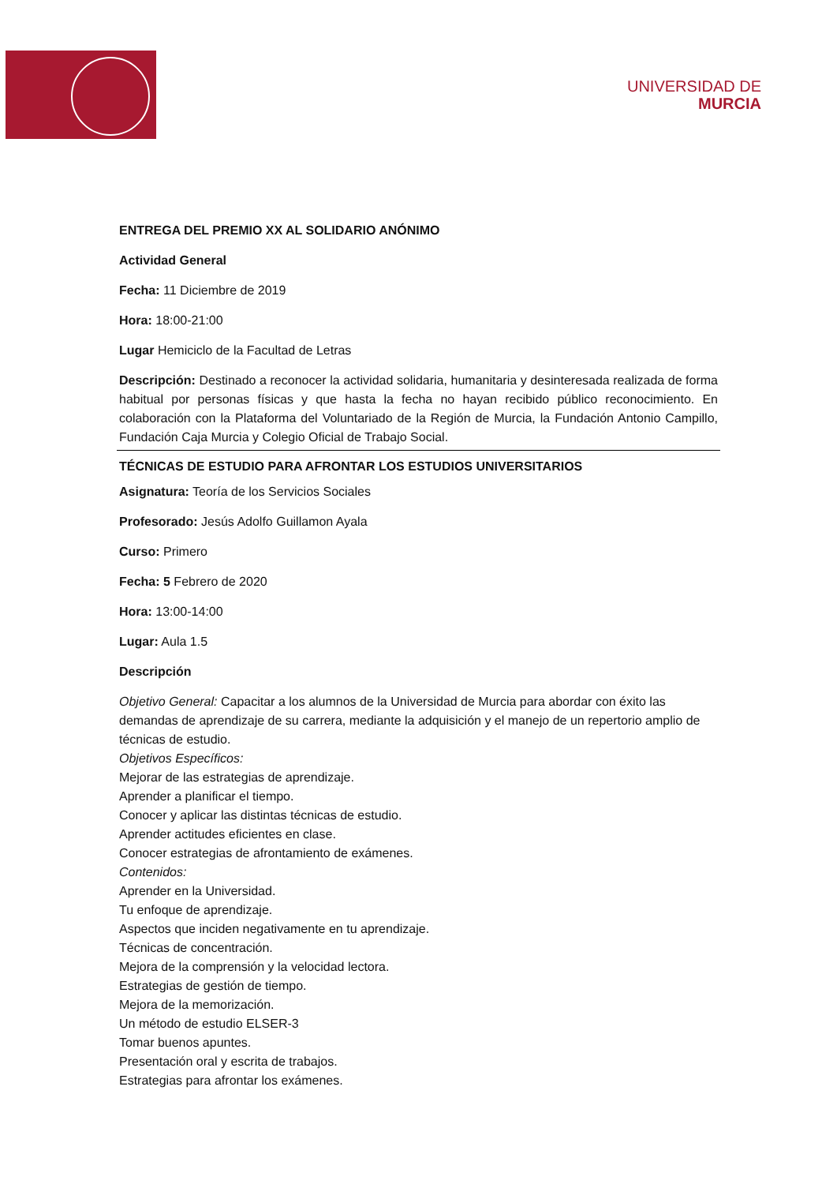UNIVERSIDAD DE
MURCIA
ENTREGA DEL PREMIO XX AL SOLIDARIO ANÓNIMO
Actividad General
Fecha: 11 Diciembre de 2019
Hora: 18:00-21:00
Lugar Hemiciclo de la Facultad de Letras
Descripción: Destinado a reconocer la actividad solidaria, humanitaria y desinteresada realizada de forma habitual por personas físicas y que hasta la fecha no hayan recibido público reconocimiento. En colaboración con la Plataforma del Voluntariado de la Región de Murcia, la Fundación Antonio Campillo, Fundación Caja Murcia y Colegio Oficial de Trabajo Social.
TÉCNICAS DE ESTUDIO PARA AFRONTAR LOS ESTUDIOS UNIVERSITARIOS
Asignatura: Teoría de los Servicios Sociales
Profesorado: Jesús Adolfo Guillamon Ayala
Curso: Primero
Fecha: 5 Febrero de 2020
Hora: 13:00-14:00
Lugar: Aula 1.5
Descripción
Objetivo General: Capacitar a los alumnos de la Universidad de Murcia para abordar con éxito las demandas de aprendizaje de su carrera, mediante la adquisición y el manejo de un repertorio amplio de técnicas de estudio.
Objetivos Específicos:
Mejorar de las estrategias de aprendizaje.
Aprender a planificar el tiempo.
Conocer y aplicar las distintas técnicas de estudio.
Aprender actitudes eficientes en clase.
Conocer estrategias de afrontamiento de exámenes.
Contenidos:
Aprender en la Universidad.
Tu enfoque de aprendizaje.
Aspectos que inciden negativamente en tu aprendizaje.
Técnicas de concentración.
Mejora de la comprensión y la velocidad lectora.
Estrategias de gestión de tiempo.
Mejora de la memorización.
Un método de estudio ELSER-3
Tomar buenos apuntes.
Presentación oral y escrita de trabajos.
Estrategias para afrontar los exámenes.